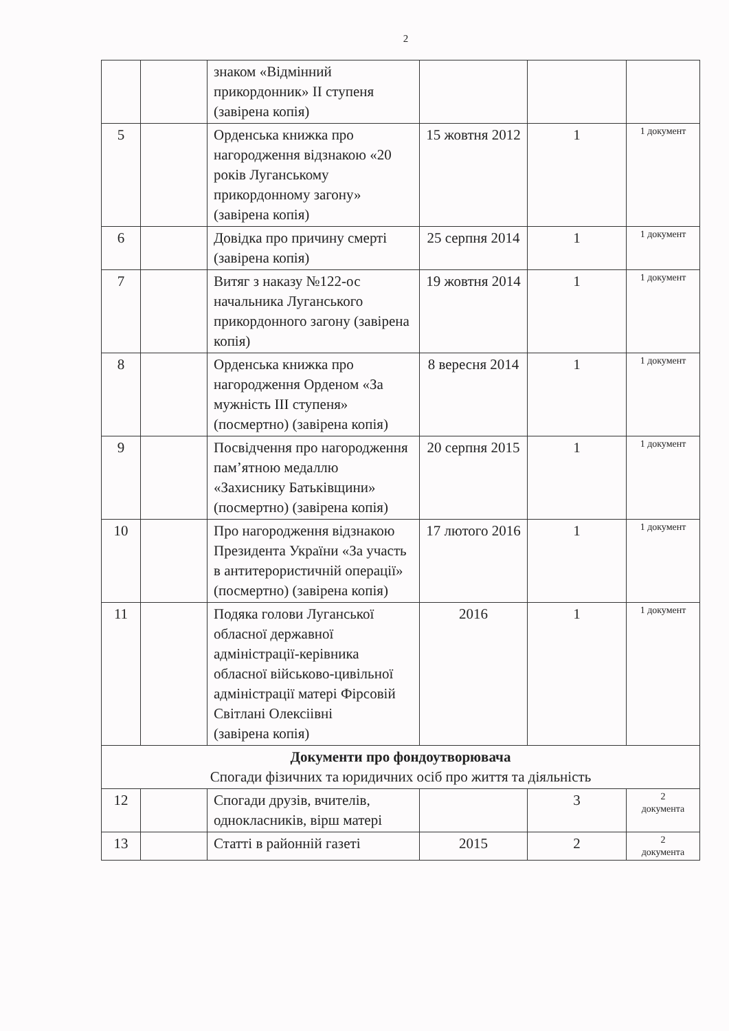2
| | | знаком «Відмінний прикордонник» ІІ ступеня (завірена копія) | | | |
| 5 | | Орденська книжка про нагородження відзнакою «20 років Луганському прикордонному загону» (завірена копія) | 15 жовтня 2012 | 1 | 1 документ |
| 6 | | Довідка про причину смерті (завірена копія) | 25 серпня 2014 | 1 | 1 документ |
| 7 | | Витяг з наказу №122-ос начальника Луганського прикордонного загону (завірена копія) | 19 жовтня 2014 | 1 | 1 документ |
| 8 | | Орденська книжка про нагородження Орденом «За мужність ІІІ ступеня» (посмертно) (завірена копія) | 8 вересня 2014 | 1 | 1 документ |
| 9 | | Посвідчення про нагородження пам’ятною медаллю «Захиснику Батьківщини» (посмертно) (завірена копія) | 20 серпня 2015 | 1 | 1 документ |
| 10 | | Про нагородження відзнакою Президента України «За участь в антитерористичній операції» (посмертно) (завірена копія) | 17 лютого 2016 | 1 | 1 документ |
| 11 | | Подяка голови Луганської обласної державної адміністрації-керівника обласної військово-цивільної адміністрації матері Фірсовій Світлані Олексіівні (завірена копія) | 2016 | 1 | 1 документ |
| Документи про фондоутворювача Спогади фізичних та юридичних осіб про життя та діяльність | | | | | |
| 12 | | Спогади друзів, вчителів, однокласників, вірш матері | | 3 | 2 документа |
| 13 | | Статті в районній газеті | 2015 | 2 | 2 документа |